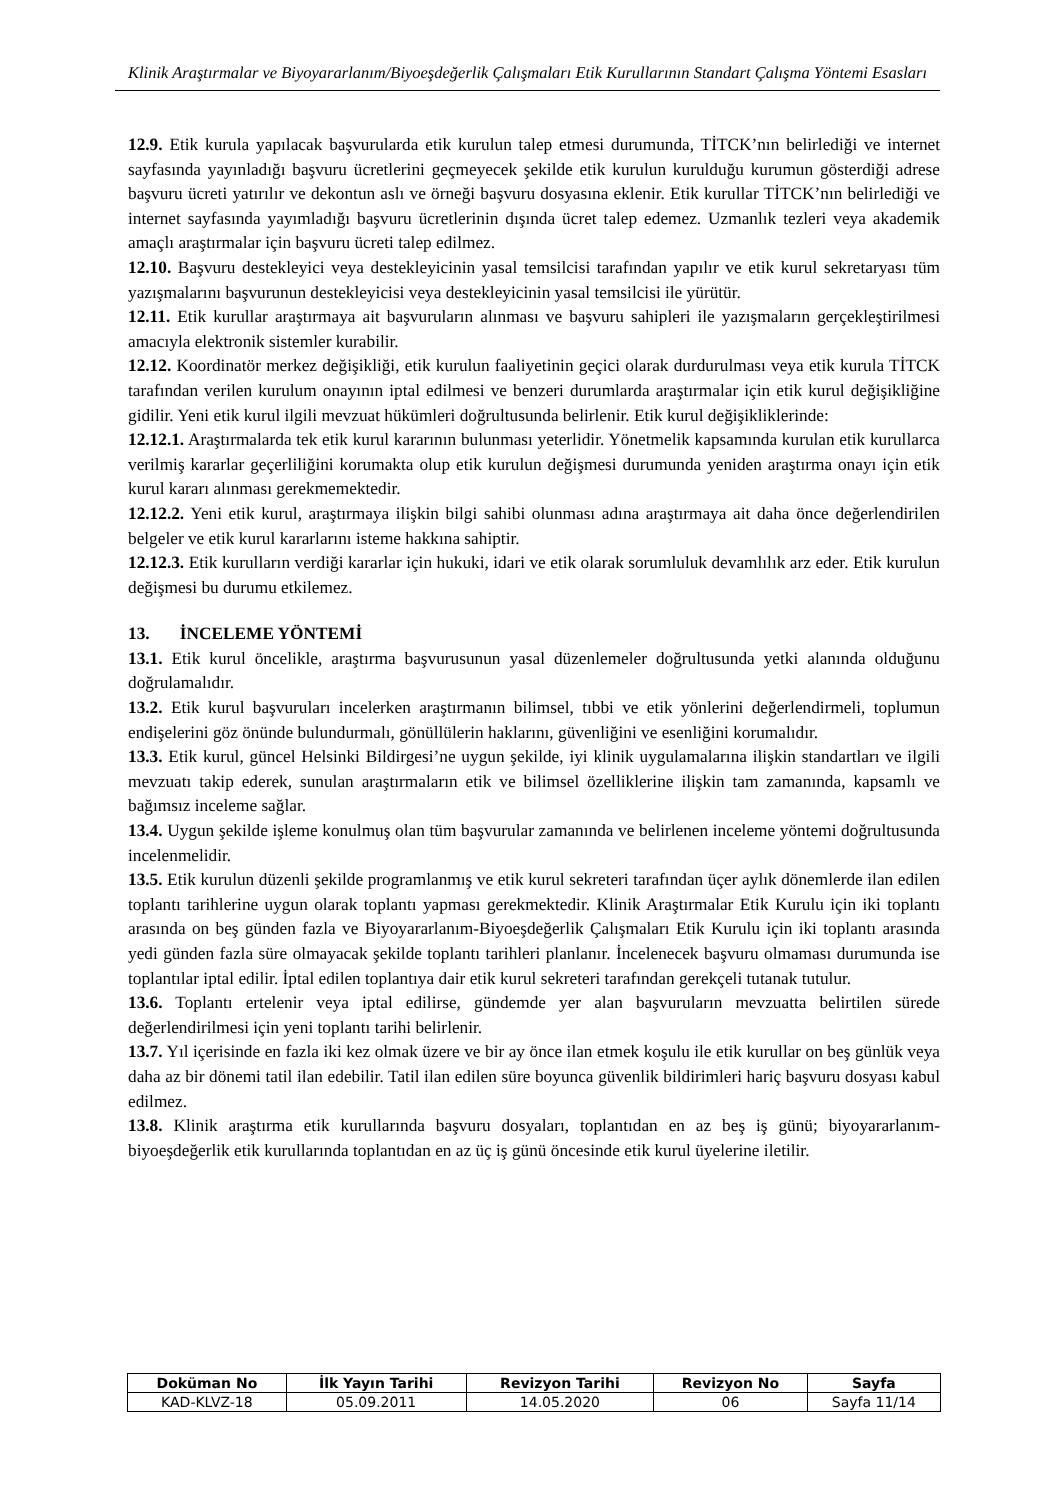Klinik Araştırmalar ve Biyoyararlanım/Biyoeşdeğerlik Çalışmaları Etik Kurullarının Standart Çalışma Yöntemi Esasları
12.9. Etik kurula yapılacak başvurularda etik kurulun talep etmesi durumunda, TİTCK’nın belirlediği ve internet sayfasında yayınladığı başvuru ücretlerini geçmeyecek şekilde etik kurulun kurulduğu kurumun gösterdiği adrese başvuru ücreti yatırılır ve dekontun aslı ve örneği başvuru dosyasına eklenir. Etik kurullar TİTCK’nın belirlediği ve internet sayfasında yayımladığı başvuru ücretlerinin dışında ücret talep edemez. Uzmanlık tezleri veya akademik amaçlı araştırmalar için başvuru ücreti talep edilmez.
12.10. Başvuru destekleyici veya destekleyicinin yasal temsilcisi tarafından yapılır ve etik kurul sekretaryası tüm yazışmalarını başvurunun destekleyicisi veya destekleyicinin yasal temsilcisi ile yürütür.
12.11. Etik kurullar araştırmaya ait başvuruların alınması ve başvuru sahipleri ile yazışmaların gerçekleştirilmesi amacıyla elektronik sistemler kurabilir.
12.12. Koordinatör merkez değişikliği, etik kurulun faaliyetinin geçici olarak durdurulması veya etik kurula TİTCK tarafından verilen kurulum onayının iptal edilmesi ve benzeri durumlarda araştırmalar için etik kurul değişikliğine gidilir. Yeni etik kurul ilgili mevzuat hükümleri doğrultusunda belirlenir. Etik kurul değişikliklerinde:
12.12.1. Araştırmalarda tek etik kurul kararının bulunması yeterlidir. Yönetmelik kapsamında kurulan etik kurullarca verilmiş kararlar geçerliliğini korumakta olup etik kurulun değişmesi durumunda yeniden araştırma onayı için etik kurul kararı alınması gerekmemektedir.
12.12.2. Yeni etik kurul, araştırmaya ilişkin bilgi sahibi olunması adına araştırmaya ait daha önce değerlendirilen belgeler ve etik kurul kararlarını isteme hakkına sahiptir.
12.12.3. Etik kurulların verdiği kararlar için hukuki, idari ve etik olarak sorumluluk devamlılık arz eder. Etik kurulun değişmesi bu durumu etkilemez.
13. İNCELEME YÖNTEMİ
13.1. Etik kurul öncelikle, araştırma başvurusunun yasal düzenlemeler doğrultusunda yetki alanında olduğunu doğrulamalıdır.
13.2. Etik kurul başvuruları incelerken araştırmanın bilimsel, tıbbi ve etik yönlerini değerlendirmeli, toplumun endişelerini göz önünde bulundurmalı, gönüllülerin haklarını, güvenliğini ve esenliğini korumalıdır.
13.3. Etik kurul, güncel Helsinki Bildirgesi’ne uygun şekilde, iyi klinik uygulamalarına ilişkin standartları ve ilgili mevzuatı takip ederek, sunulan araştırmaların etik ve bilimsel özelliklerine ilişkin tam zamanında, kapsamlı ve bağımsız inceleme sağlar.
13.4. Uygun şekilde işleme konulmuş olan tüm başvurular zamanında ve belirlenen inceleme yöntemi doğrultusunda incelenmelidir.
13.5. Etik kurulun düzenli şekilde programlanmış ve etik kurul sekreteri tarafından üçer aylık dönemlerde ilan edilen toplantı tarihlerine uygun olarak toplantı yapması gerekmektedir. Klinik Araştırmalar Etik Kurulu için iki toplantı arasında on beş günden fazla ve Biyoyararlanım-Biyoeşdeğerlik Çalışmaları Etik Kurulu için iki toplantı arasında yedi günden fazla süre olmayacak şekilde toplantı tarihleri planlanır. İncelenecek başvuru olmaması durumunda ise toplantılar iptal edilir. İptal edilen toplantıya dair etik kurul sekreteri tarafından gerekçeli tutanak tutulur.
13.6. Toplantı ertelenir veya iptal edilirse, gündemde yer alan başvuruların mevzuatta belirtilen sürede değerlendirilmesi için yeni toplantı tarihi belirlenir.
13.7. Yıl içerisinde en fazla iki kez olmak üzere ve bir ay önce ilan etmek koşulu ile etik kurullar on beş günlük veya daha az bir dönemi tatil ilan edebilir. Tatil ilan edilen süre boyunca güvenlik bildirimleri hariç başvuru dosyası kabul edilmez.
13.8. Klinik araştırma etik kurullarında başvuru dosyaları, toplantıdan en az beş iş günü; biyoyararlanım-biyoeşdeğerlik etik kurullarında toplantıdan en az üç iş günü öncesinde etik kurul üyelerine iletilir.
| Doküman No | İlk Yayın Tarihi | Revizyon Tarihi | Revizyon No | Sayfa |
| --- | --- | --- | --- | --- |
| KAD-KLVZ-18 | 05.09.2011 | 14.05.2020 | 06 | Sayfa 11/14 |